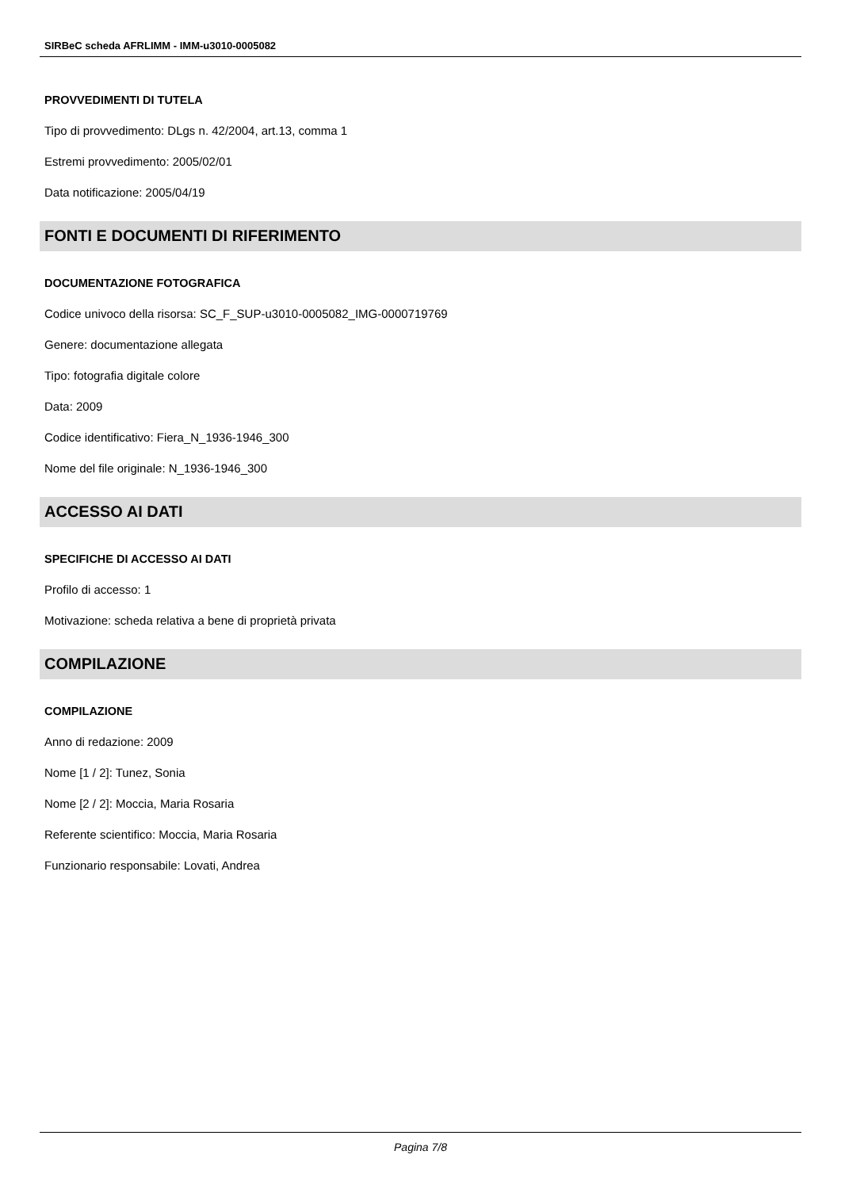SIRBeC scheda AFRLIMM - IMM-u3010-0005082
PROVVEDIMENTI DI TUTELA
Tipo di provvedimento: DLgs n. 42/2004, art.13, comma 1
Estremi provvedimento: 2005/02/01
Data notificazione: 2005/04/19
FONTI E DOCUMENTI DI RIFERIMENTO
DOCUMENTAZIONE FOTOGRAFICA
Codice univoco della risorsa: SC_F_SUP-u3010-0005082_IMG-0000719769
Genere: documentazione allegata
Tipo: fotografia digitale colore
Data: 2009
Codice identificativo: Fiera_N_1936-1946_300
Nome del file originale: N_1936-1946_300
ACCESSO AI DATI
SPECIFICHE DI ACCESSO AI DATI
Profilo di accesso: 1
Motivazione: scheda relativa a bene di proprietà privata
COMPILAZIONE
COMPILAZIONE
Anno di redazione: 2009
Nome [1 / 2]: Tunez, Sonia
Nome [2 / 2]: Moccia, Maria Rosaria
Referente scientifico: Moccia, Maria Rosaria
Funzionario responsabile: Lovati, Andrea
Pagina 7/8